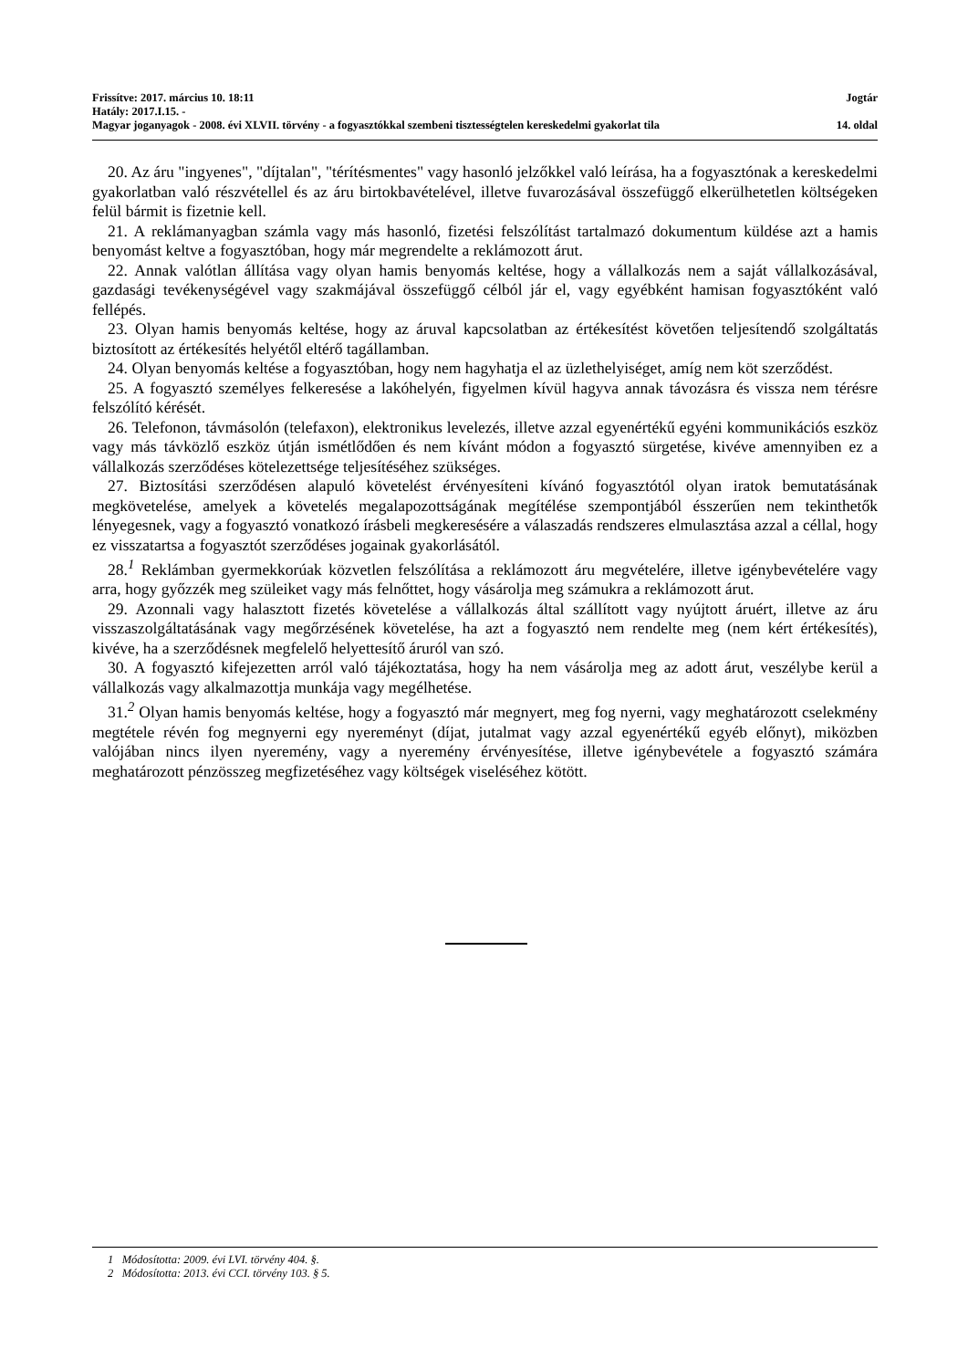Frissítve: 2017. március 10. 18:11 Jogtár
Hatály: 2017.I.15. -
Magyar joganyagok - 2008. évi XLVII. törvény - a fogyasztókkal szembeni tisztességtelen kereskedelmi gyakorlat tila 14. oldal
20. Az áru "ingyenes", "díjtalan", "térítésmentes" vagy hasonló jelzőkkel való leírása, ha a fogyasztónak a kereskedelmi gyakorlatban való részvétellel és az áru birtokbavételével, illetve fuvarozásával összefüggő elkerülhetetlen költségeken felül bármit is fizetnie kell.
21. A reklámanyagban számla vagy más hasonló, fizetési felszólítást tartalmazó dokumentum küldése azt a hamis benyomást keltve a fogyasztóban, hogy már megrendelte a reklámozott árut.
22. Annak valótlan állítása vagy olyan hamis benyomás keltése, hogy a vállalkozás nem a saját vállalkozásával, gazdasági tevékenységével vagy szakmájával összefüggő célból jár el, vagy egyébként hamisan fogyasztóként való fellépés.
23. Olyan hamis benyomás keltése, hogy az áruval kapcsolatban az értékesítést követően teljesítendő szolgáltatás biztosított az értékesítés helyétől eltérő tagállamban.
24. Olyan benyomás keltése a fogyasztóban, hogy nem hagyhatja el az üzlethelyiséget, amíg nem köt szerződést.
25. A fogyasztó személyes felkeresése a lakóhelyén, figyelmen kívül hagyva annak távozásra és vissza nem térésre felszólító kérését.
26. Telefonon, távmásolón (telefaxon), elektronikus levelezés, illetve azzal egyenértékű egyéni kommunikációs eszköz vagy más távközlő eszköz útján ismétlődően és nem kívánt módon a fogyasztó sürgetése, kivéve amennyiben ez a vállalkozás szerződéses kötelezettsége teljesítéséhez szükséges.
27. Biztosítási szerződésen alapuló követelést érvényesíteni kívánó fogyasztótól olyan iratok bemutatásának megkövetelése, amelyek a követelés megalapozottságának megítélése szempontjából ésszerűen nem tekinthetők lényegesnek, vagy a fogyasztó vonatkozó írásbeli megkeresésére a válaszadás rendszeres elmulasztása azzal a céllal, hogy ez visszatartsa a fogyasztót szerződéses jogainak gyakorlásától.
28.<sup>1</sup> Reklámban gyermekkorúak közvetlen felszólítása a reklámozott áru megvételére, illetve igénybevételére vagy arra, hogy győzzék meg szüleiket vagy más felnőttet, hogy vásárolja meg számukra a reklámozott árut.
29. Azonnali vagy halasztott fizetés követelése a vállalkozás által szállított vagy nyújtott áruért, illetve az áru visszaszolgáltatásának vagy megőrzésének követelése, ha azt a fogyasztó nem rendelte meg (nem kért értékesítés), kivéve, ha a szerződésnek megfelelő helyettesítő áruról van szó.
30. A fogyasztó kifejezetten arról való tájékoztatása, hogy ha nem vásárolja meg az adott árut, veszélybe kerül a vállalkozás vagy alkalmazottja munkája vagy megélhetése.
31.<sup>2</sup> Olyan hamis benyomás keltése, hogy a fogyasztó már megnyert, meg fog nyerni, vagy meghatározott cselekmény megtétele révén fog megnyerni egy nyereményt (díjat, jutalmat vagy azzal egyenértékű egyéb előnyt), miközben valójában nincs ilyen nyeremény, vagy a nyeremény érvényesítése, illetve igénybevétele a fogyasztó számára meghatározott pénzösszeg megfizetéséhez vagy költségek viseléséhez kötött.
1 Módosította: 2009. évi LVI. törvény 404. §.
2 Módosította: 2013. évi CCI. törvény 103. § 5.